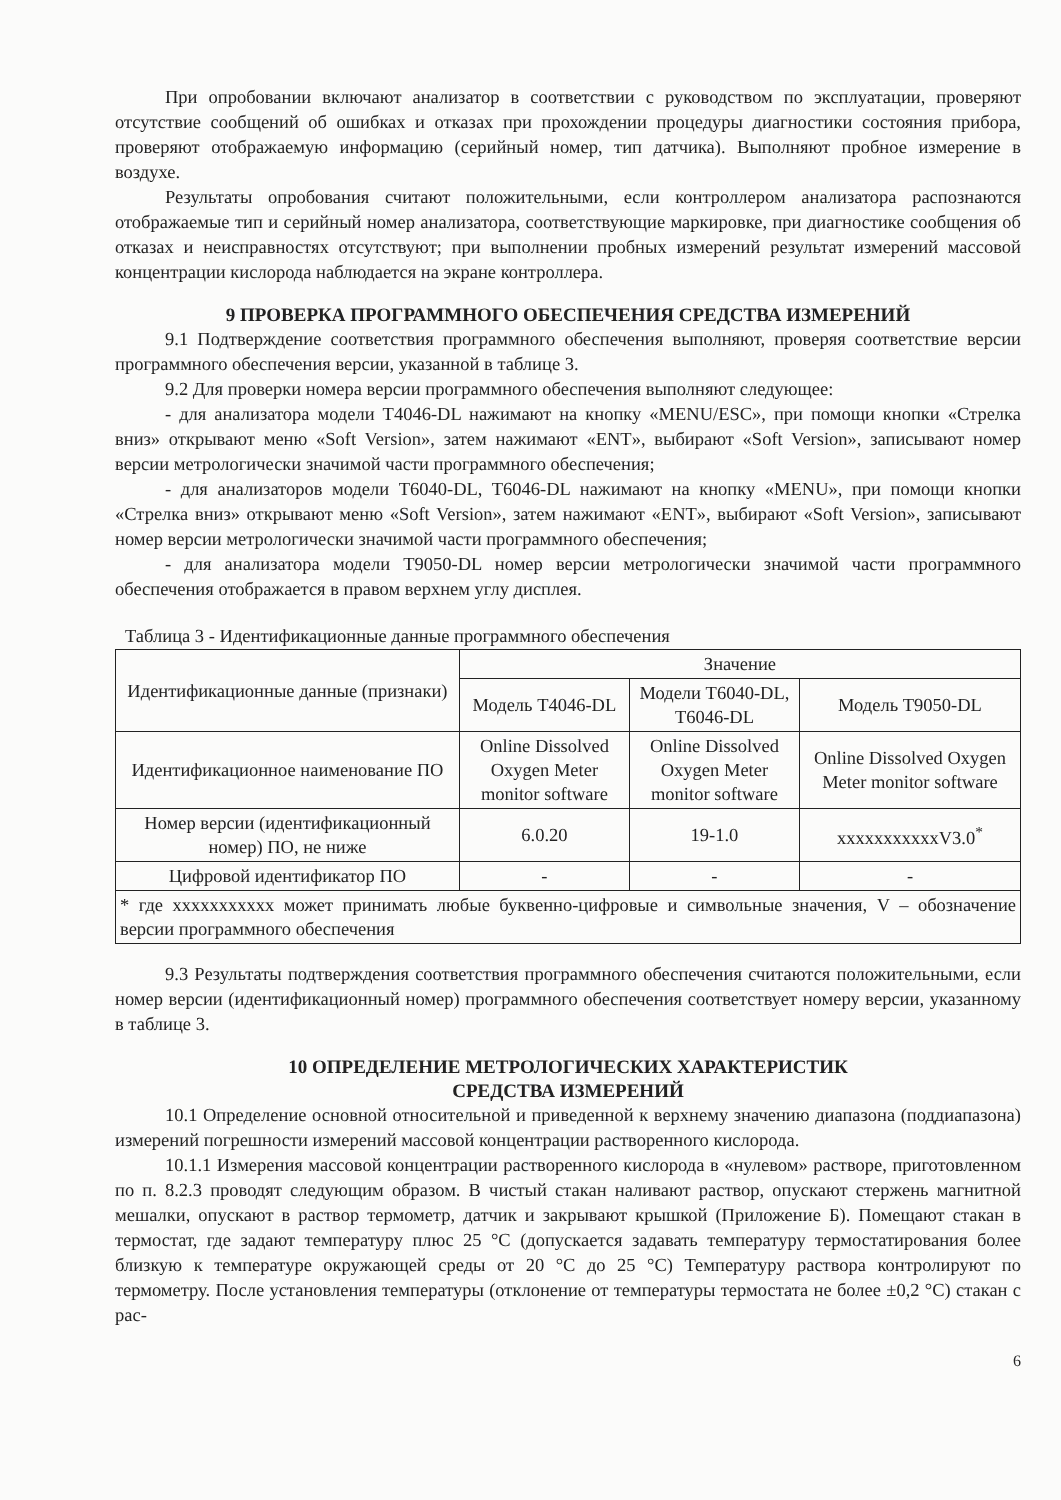При опробовании включают анализатор в соответствии с руководством по эксплуатации, проверяют отсутствие сообщений об ошибках и отказах при прохождении процедуры диагностики состояния прибора, проверяют отображаемую информацию (серийный номер, тип датчика). Выполняют пробное измерение в воздухе.
Результаты опробования считают положительными, если контроллером анализатора распознаются отображаемые тип и серийный номер анализатора, соответствующие маркировке, при диагностике сообщения об отказах и неисправностях отсутствуют; при выполнении пробных измерений результат измерений массовой концентрации кислорода наблюдается на экране контроллера.
9 ПРОВЕРКА ПРОГРАММНОГО ОБЕСПЕЧЕНИЯ СРЕДСТВА ИЗМЕРЕНИЙ
9.1 Подтверждение соответствия программного обеспечения выполняют, проверяя соответствие версии программного обеспечения версии, указанной в таблице 3.
9.2 Для проверки номера версии программного обеспечения выполняют следующее:
- для анализатора модели T4046-DL нажимают на кнопку «MENU/ESC», при помощи кнопки «Стрелка вниз» открывают меню «Soft Version», затем нажимают «ENT», выбирают «Soft Version», записывают номер версии метрологически значимой части программного обеспечения;
- для анализаторов модели T6040-DL, T6046-DL нажимают на кнопку «MENU», при помощи кнопки «Стрелка вниз» открывают меню «Soft Version», затем нажимают «ENT», выбирают «Soft Version», записывают номер версии метрологически значимой части программного обеспечения;
- для анализатора модели T9050-DL номер версии метрологически значимой части программного обеспечения отображается в правом верхнем углу дисплея.
Таблица 3 - Идентификационные данные программного обеспечения
| Идентификационные данные (признаки) | Значение | | |
| --- | --- | --- | --- |
| | Модель T4046-DL | Модели T6040-DL, T6046-DL | Модель T9050-DL |
| Идентификационное наименование ПО | Online Dissolved Oxygen Meter monitor software | Online Dissolved Oxygen Meter monitor software | Online Dissolved Oxygen Meter monitor software |
| Номер версии (идентификационный номер) ПО, не ниже | 6.0.20 | 19-1.0 | xxxxxxxxxxxV3.0<sup>*</sup> |
| Цифровой идентификатор ПО | - | - | - |
| * где xxxxxxxxxxx может принимать любые буквенно-цифровые и символьные значения, V – обозначение версии программного обеспечения | | | |
9.3 Результаты подтверждения соответствия программного обеспечения считаются положительными, если номер версии (идентификационный номер) программного обеспечения соответствует номеру версии, указанному в таблице 3.
10 ОПРЕДЕЛЕНИЕ МЕТРОЛОГИЧЕСКИХ ХАРАКТЕРИСТИК
СРЕДСТВА ИЗМЕРЕНИЙ
10.1 Определение основной относительной и приведенной к верхнему значению диапазона (поддиапазона) измерений погрешности измерений массовой концентрации растворенного кислорода.
10.1.1 Измерения массовой концентрации растворенного кислорода в «нулевом» растворе, приготовленном по п. 8.2.3 проводят следующим образом. В чистый стакан наливают раствор, опускают стержень магнитной мешалки, опускают в раствор термометр, датчик и закрывают крышкой (Приложение Б). Помещают стакан в термостат, где задают температуру плюс 25 °С (допускается задавать температуру термостатирования более близкую к температуре окружающей среды от 20 °С до 25 °С) Температуру раствора контролируют по термометру. После установления температуры (отклонение от температуры термостата не более ±0,2 °С) стакан с рас-
6